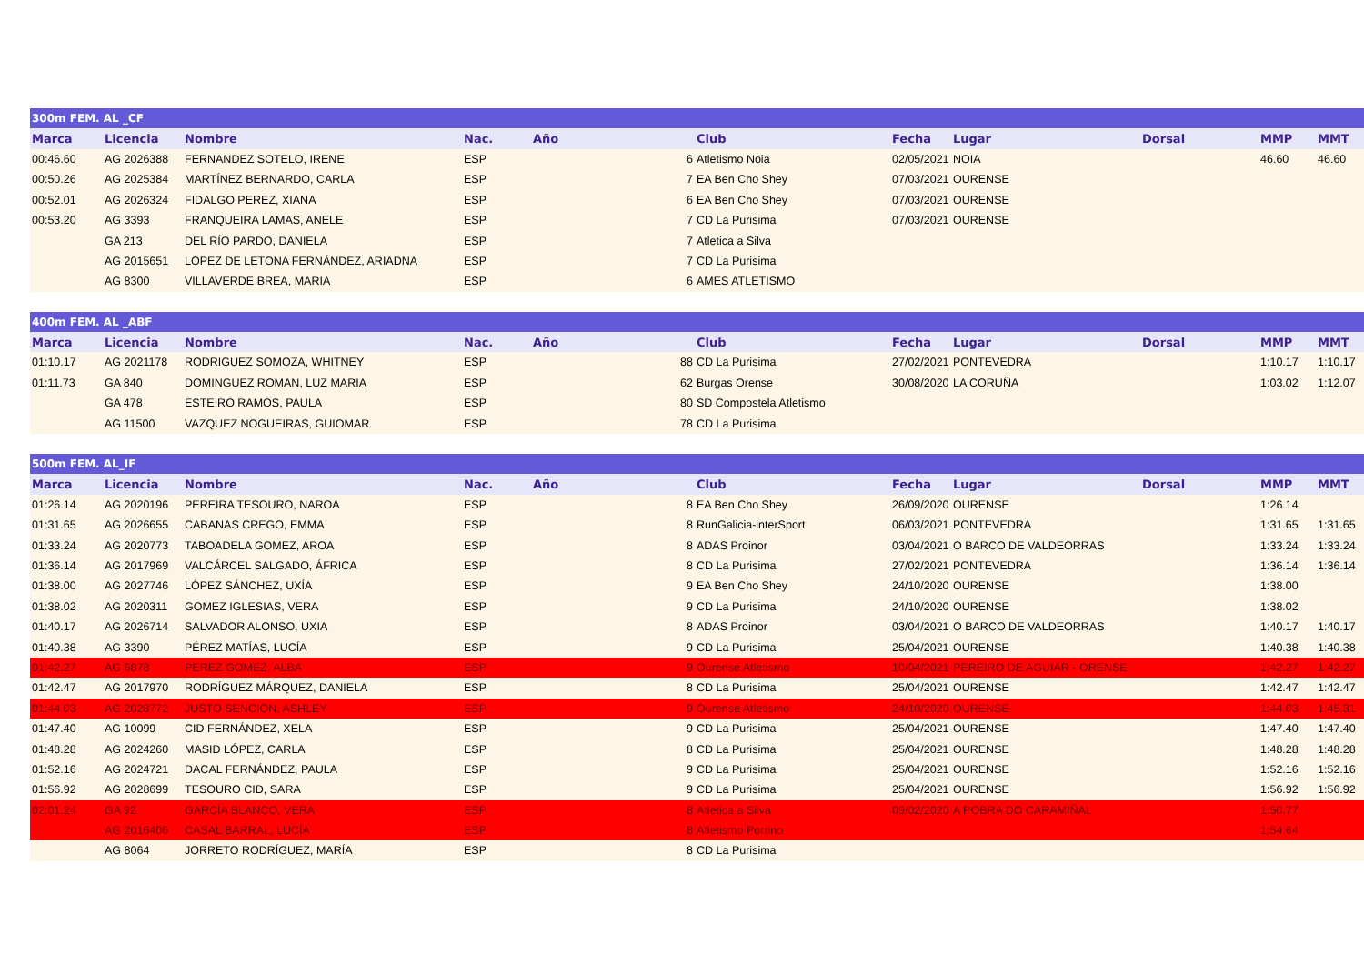| 300m FEM. AL _CF | | | | | | | | | | | |
| Marca | Licencia | Nombre | Nac. | Año | | Club | Fecha | Lugar | Dorsal | MMP | MMT |
| 00:46.60 | AG 2026388 | FERNANDEZ SOTELO, IRENE | ESP | | 6 | Atletismo Noia | 02/05/2021 | NOIA | | 46.60 | 46.60 |
| 00:50.26 | AG 2025384 | MARTÍNEZ BERNARDO, CARLA | ESP | | 7 | EA Ben Cho Shey | 07/03/2021 | OURENSE | | | |
| 00:52.01 | AG 2026324 | FIDALGO PEREZ, XIANA | ESP | | 6 | EA Ben Cho Shey | 07/03/2021 | OURENSE | | | |
| 00:53.20 | AG 3393 | FRANQUEIRA LAMAS, ANELE | ESP | | 7 | CD La Purisima | 07/03/2021 | OURENSE | | | |
| | GA 213 | DEL RÍO PARDO, DANIELA | ESP | | 7 | Atletica a Silva | | | | | |
| | AG 2015651 | LÓPEZ DE LETONA FERNÁNDEZ, ARIADNA | ESP | | 7 | CD La Purisima | | | | | |
| | AG 8300 | VILLAVERDE BREA, MARIA | ESP | | 6 | AMES ATLETISMO | | | | | |
| 400m FEM. AL _ABF | | | | | | | | | | | |
| Marca | Licencia | Nombre | Nac. | Año | | Club | Fecha | Lugar | Dorsal | MMP | MMT |
| 01:10.17 | AG 2021178 | RODRIGUEZ SOMOZA, WHITNEY | ESP | | 88 | CD La Purisima | 27/02/2021 | PONTEVEDRA | | 1:10.17 | 1:10.17 |
| 01:11.73 | GA 840 | DOMINGUEZ ROMAN, LUZ MARIA | ESP | | 62 | Burgas Orense | 30/08/2020 | LA CORUÑA | | 1:03.02 | 1:12.07 |
| | GA 478 | ESTEIRO RAMOS, PAULA | ESP | | 80 | SD Compostela Atletismo | | | | | |
| | AG 11500 | VAZQUEZ NOGUEIRAS, GUIOMAR | ESP | | 78 | CD La Purisima | | | | | |
| 500m FEM. AL_IF | | | | | | | | | | | |
| Marca | Licencia | Nombre | Nac. | Año | | Club | Fecha | Lugar | Dorsal | MMP | MMT |
| 01:26.14 | AG 2020196 | PEREIRA TESOURO, NAROA | ESP | | 8 | EA Ben Cho Shey | 26/09/2020 | OURENSE | | 1:26.14 | |
| 01:31.65 | AG 2026655 | CABANAS CREGO, EMMA | ESP | | 8 | RunGalicia-interSport | 06/03/2021 | PONTEVEDRA | | 1:31.65 | 1:31.65 |
| 01:33.24 | AG 2020773 | TABOADELA GOMEZ, AROA | ESP | | 8 | ADAS Proinor | 03/04/2021 | O BARCO DE VALDEORRAS | | 1:33.24 | 1:33.24 |
| 01:36.14 | AG 2017969 | VALCÁRCEL SALGADO, ÁFRICA | ESP | | 8 | CD La Purisima | 27/02/2021 | PONTEVEDRA | | 1:36.14 | 1:36.14 |
| 01:38.00 | AG 2027746 | LÓPEZ SÁNCHEZ, UXÍA | ESP | | 9 | EA Ben Cho Shey | 24/10/2020 | OURENSE | | 1:38.00 | |
| 01:38.02 | AG 2020311 | GOMEZ IGLESIAS, VERA | ESP | | 9 | CD La Purisima | 24/10/2020 | OURENSE | | 1:38.02 | |
| 01:40.17 | AG 2026714 | SALVADOR ALONSO, UXIA | ESP | | 8 | ADAS Proinor | 03/04/2021 | O BARCO DE VALDEORRAS | | 1:40.17 | 1:40.17 |
| 01:40.38 | AG 3390 | PÉREZ MATÍAS, LUCÍA | ESP | | 9 | CD La Purisima | 25/04/2021 | OURENSE | | 1:40.38 | 1:40.38 |
| 01:42.27 | AG 6878 | PEREZ GOMEZ, ALBA | ESP | | 9 | Ourense Atletismo | 10/04/2021 | PEREIRO DE AGUIAR - ORENSE | | 1:42.27 | 1:42.27 |
| 01:42.47 | AG 2017970 | RODRÍGUEZ MÁRQUEZ, DANIELA | ESP | | 8 | CD La Purisima | 25/04/2021 | OURENSE | | 1:42.47 | 1:42.47 |
| 01:44.03 | AG 2028772 | JUSTO SENCION, ASHLEY | ESP | | 9 | Ourense Atletismo | 24/10/2020 | OURENSE | | 1:44.03 | 1:45.31 |
| 01:47.40 | AG 10099 | CID FERNÁNDEZ, XELA | ESP | | 9 | CD La Purisima | 25/04/2021 | OURENSE | | 1:47.40 | 1:47.40 |
| 01:48.28 | AG 2024260 | MASID LÓPEZ, CARLA | ESP | | 8 | CD La Purisima | 25/04/2021 | OURENSE | | 1:48.28 | 1:48.28 |
| 01:52.16 | AG 2024721 | DACAL FERNÁNDEZ, PAULA | ESP | | 9 | CD La Purisima | 25/04/2021 | OURENSE | | 1:52.16 | 1:52.16 |
| 01:56.92 | AG 2028699 | TESOURO CID, SARA | ESP | | 9 | CD La Purisima | 25/04/2021 | OURENSE | | 1:56.92 | 1:56.92 |
| 02:01.24 | GA 92 | GARCÍA BLANCO, VERA | ESP | | 8 | Atletica a Silva | 09/02/2020 | A POBRA DO CARAMIÑAL | | 1:50.77 | |
| | AG 2016406 | CASAL BARRAL, LUCÍA | ESP | | 8 | Atletismo Porrino | | | | 1:54.64 | |
| | AG 8064 | JORRETO RODRÍGUEZ, MARÍA | ESP | | 8 | CD La Purisima | | | | | |